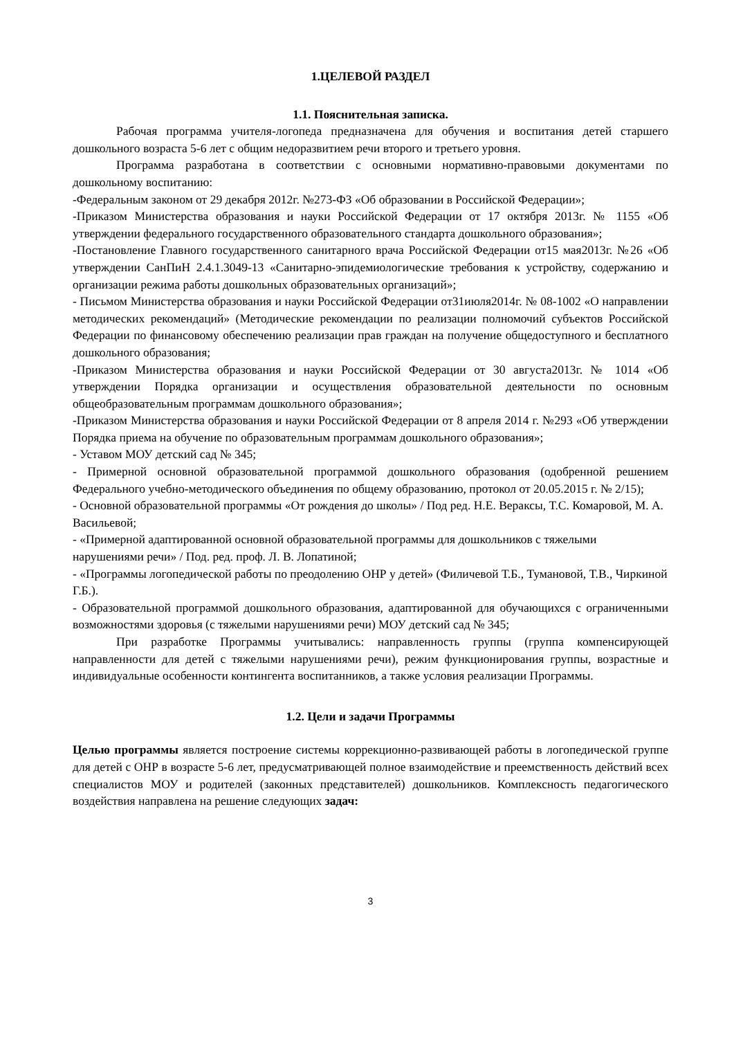1.ЦЕЛЕВОЙ РАЗДЕЛ
1.1. Пояснительная записка.
Рабочая программа учителя-логопеда предназначена для обучения и воспитания детей старшего дошкольного возраста 5-6 лет с общим недоразвитием речи второго и третьего уровня.
Программа разработана в соответствии с основными нормативно-правовыми документами по дошкольному воспитанию:
-Федеральным законом от 29 декабря 2012г. №273-ФЗ «Об образовании в Российской Федерации»;
-Приказом Министерства образования и науки Российской Федерации от 17 октября 2013г. № 1155 «Об утверждении федерального государственного образовательного стандарта дошкольного образования»;
-Постановление Главного государственного санитарного врача Российской Федерации от15 мая2013г. №26 «Об утверждении СанПиН 2.4.1.3049-13 «Санитарно-эпидемиологические требования к устройству, содержанию и организации режима работы дошкольных образовательных организаций»;
- Письмом Министерства образования и науки Российской Федерации от31июля2014г. № 08-1002 «О направлении методических рекомендаций» (Методические рекомендации по реализации полномочий субъектов Российской Федерации по финансовому обеспечению реализации прав граждан на получение общедоступного и бесплатного дошкольного образования;
-Приказом Министерства образования и науки Российской Федерации от 30 августа2013г. № 1014 «Об утверждении Порядка организации и осуществления образовательной деятельности по основным общеобразовательным программам дошкольного образования»;
-Приказом Министерства образования и науки Российской Федерации от 8 апреля 2014 г. №293 «Об утверждении Порядка приема на обучение по образовательным программам дошкольного образования»;
- Уставом МОУ детский сад № 345;
- Примерной основной образовательной программой дошкольного образования (одобренной решением Федерального учебно-методического объединения по общему образованию, протокол от 20.05.2015 г. № 2/15);
- Основной образовательной программы «От рождения до школы» / Под ред. Н.Е. Вераксы, Т.С. Комаровой, М. А. Васильевой;
- «Примерной адаптированной основной образовательной программы для дошкольников с тяжелыми нарушениями речи» / Под. ред. проф. Л. В. Лопатиной;
- «Программы логопедической работы по преодолению ОНР у детей» (Филичевой Т.Б., Тумановой, Т.В., Чиркиной Г.Б.).
- Образовательной программой дошкольного образования, адаптированной для обучающихся с ограниченными возможностями здоровья (с тяжелыми нарушениями речи) МОУ детский сад № 345;
При разработке Программы учитывались: направленность группы (группа компенсирующей направленности для детей с тяжелыми нарушениями речи), режим функционирования группы, возрастные и индивидуальные особенности контингента воспитанников, а также условия реализации Программы.
1.2. Цели и задачи Программы
Целью программы является построение системы коррекционно-развивающей работы в логопедической группе для детей с ОНР в возрасте 5-6 лет, предусматривающей полное взаимодействие и преемственность действий всех специалистов МОУ и родителей (законных представителей) дошкольников. Комплексность педагогического воздействия направлена на решение следующих задач:
3